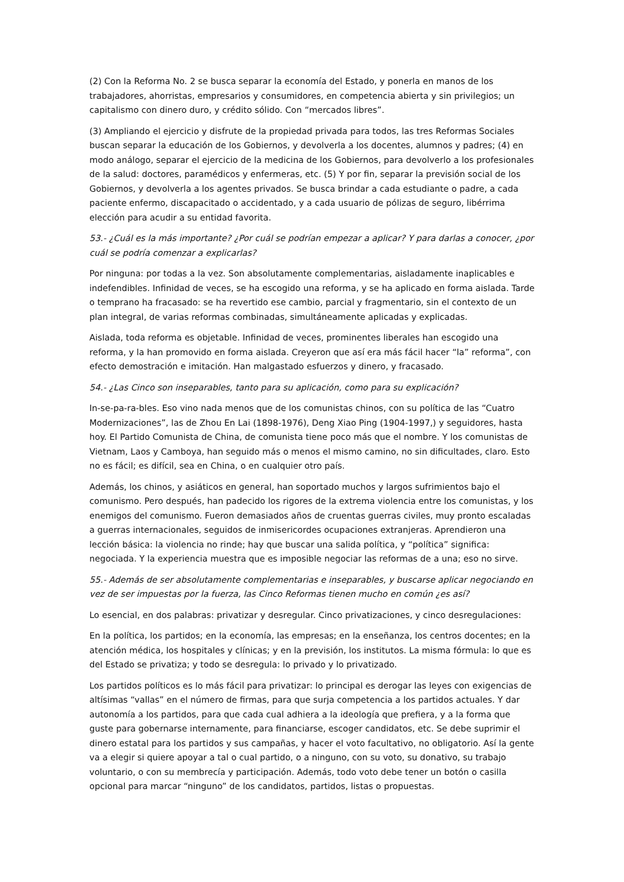(2) Con la Reforma No. 2 se busca separar la economía del Estado, y ponerla en manos de los trabajadores, ahorristas, empresarios y consumidores, en competencia abierta y sin privilegios; un capitalismo con dinero duro, y crédito sólido. Con “mercados libres”.
(3) Ampliando el ejercicio y disfrute de la propiedad privada para todos, las tres Reformas Sociales buscan separar la educación de los Gobiernos, y devolverla a los docentes, alumnos y padres; (4) en modo análogo, separar el ejercicio de la medicina de los Gobiernos, para devolverlo a los profesionales de la salud: doctores, paramédicos y enfermeras, etc. (5) Y por fin, separar la previsión social de los Gobiernos, y devolverla a los agentes privados. Se busca brindar a cada estudiante o padre, a cada paciente enfermo, discapacitado o accidentado, y a cada usuario de pólizas de seguro, libérrima elección para acudir a su entidad favorita.
53.- ¿Cuál es la más importante? ¿Por cuál se podrían empezar a aplicar? Y para darlas a conocer, ¿por cuál se podría comenzar a explicarlas?
Por ninguna: por todas a la vez. Son absolutamente complementarias, aisladamente inaplicables e indefendibles. Infinidad de veces, se ha escogido una reforma, y se ha aplicado en forma aislada. Tarde o temprano ha fracasado: se ha revertido ese cambio, parcial y fragmentario, sin el contexto de un plan integral, de varias reformas combinadas, simultáneamente aplicadas y explicadas.
Aislada, toda reforma es objetable. Infinidad de veces, prominentes liberales han escogido una reforma, y la han promovido en forma aislada. Creyeron que así era más fácil hacer “la” reforma”, con efecto demostración e imitación. Han malgastado esfuerzos y dinero, y fracasado.
54.- ¿Las Cinco son inseparables, tanto para su aplicación, como para su explicación?
In-se-pa-ra-bles. Eso vino nada menos que de los comunistas chinos, con su política de las “Cuatro Modernizaciones”, las de Zhou En Lai (1898-1976), Deng Xiao Ping (1904-1997,) y seguidores, hasta hoy. El Partido Comunista de China, de comunista tiene poco más que el nombre. Y los comunistas de Vietnam, Laos y Camboya, han seguido más o menos el mismo camino, no sin dificultades, claro. Esto no es fácil; es difícil, sea en China, o en cualquier otro país.
Además, los chinos, y asiáticos en general, han soportado muchos y largos sufrimientos bajo el comunismo. Pero después, han padecido los rigores de la extrema violencia entre los comunistas, y los enemigos del comunismo. Fueron demasiados años de cruentas guerras civiles, muy pronto escaladas a guerras internacionales, seguidos de inmisericordes ocupaciones extranjeras. Aprendieron una lección básica: la violencia no rinde; hay que buscar una salida política, y “política” significa: negociada. Y la experiencia muestra que es imposible negociar las reformas de a una; eso no sirve.
55.- Además de ser absolutamente complementarias e inseparables, y buscarse aplicar negociando en vez de ser impuestas por la fuerza, las Cinco Reformas tienen mucho en común ¿es así?
Lo esencial, en dos palabras: privatizar y desregular. Cinco privatizaciones, y cinco desregulaciones:
En la política, los partidos; en la economía, las empresas; en la enseñanza, los centros docentes; en la atención médica, los hospitales y clínicas; y en la previsión, los institutos. La misma fórmula: lo que es del Estado se privatiza; y todo se desregula: lo privado y lo privatizado.
Los partidos políticos es lo más fácil para privatizar: lo principal es derogar las leyes con exigencias de altísimas “vallas” en el número de firmas, para que surja competencia a los partidos actuales. Y dar autonomía a los partidos, para que cada cual adhiera a la ideología que prefiera, y a la forma que guste para gobernarse internamente, para financiarse, escoger candidatos, etc. Se debe suprimir el dinero estatal para los partidos y sus campañas, y hacer el voto facultativo, no obligatorio. Así la gente va a elegir si quiere apoyar a tal o cual partido, o a ninguno, con su voto, su donativo, su trabajo voluntario, o con su membrecía y participación. Además, todo voto debe tener un botón o casilla opcional para marcar “ninguno” de los candidatos, partidos, listas o propuestas.